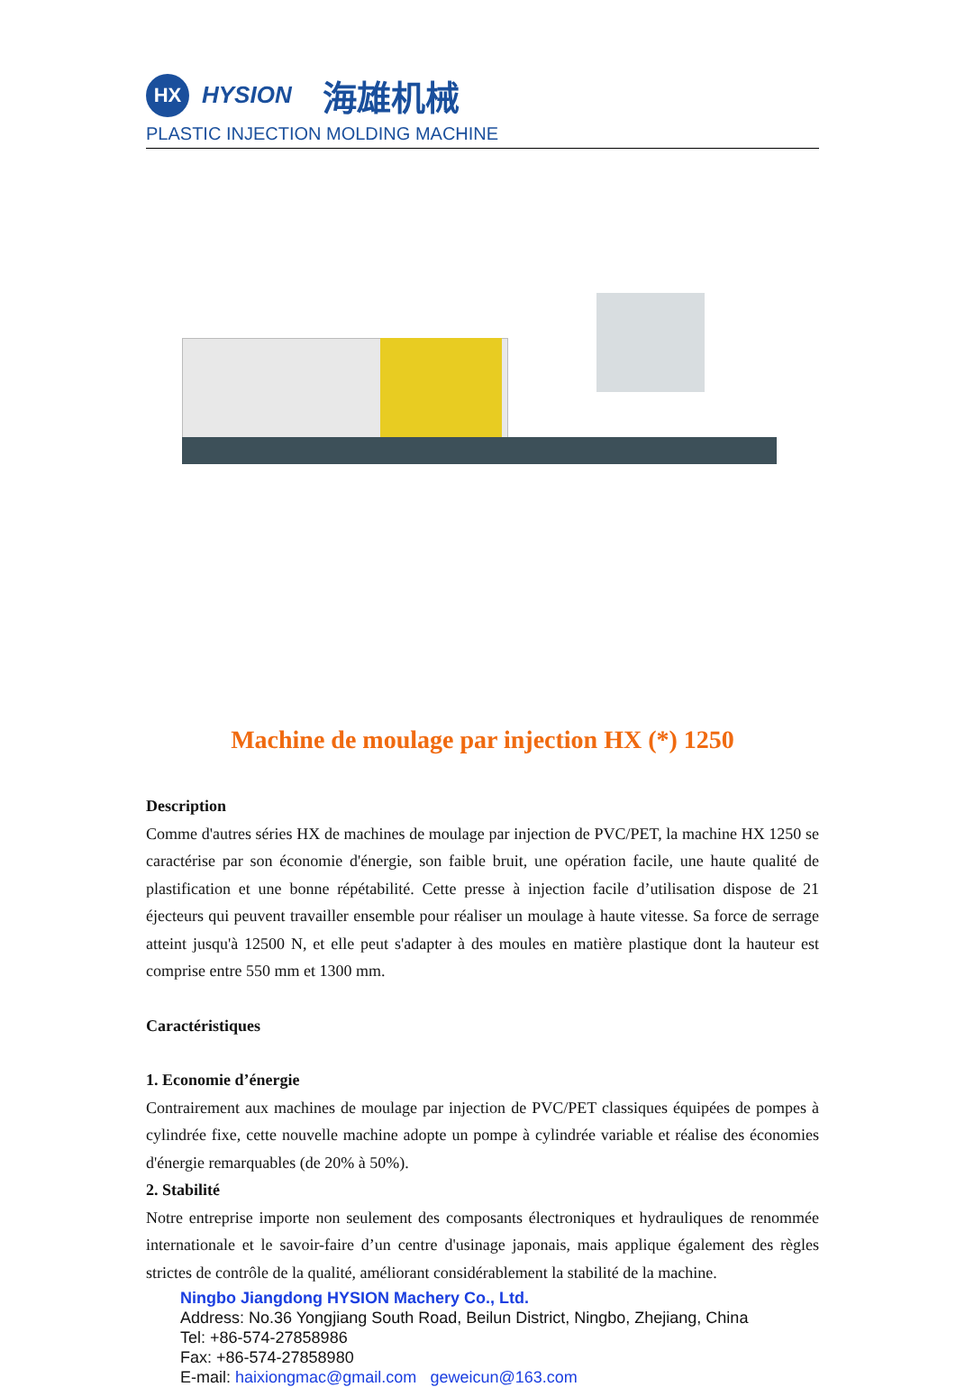HX
HYSION 海雄机械
PLASTIC INJECTION MOLDING MACHINE
Machine de moulage par injection HX (*) 1250
Description
Comme d'autres séries HX de machines de moulage par injection de PVC/PET, la machine HX 1250 se caractérise par son économie d'énergie, son faible bruit, une opération facile, une haute qualité de plastification et une bonne répétabilité. Cette presse à injection facile d’utilisation dispose de 21 éjecteurs qui peuvent travailler ensemble pour réaliser un moulage à haute vitesse. Sa force de serrage atteint jusqu'à 12500 N, et elle peut s'adapter à des moules en matière plastique dont la hauteur est comprise entre 550 mm et 1300 mm.
Caractéristiques
1. Economie d’énergie
Contrairement aux machines de moulage par injection de PVC/PET classiques équipées de pompes à cylindrée fixe, cette nouvelle machine adopte un pompe à cylindrée variable et réalise des économies d'énergie remarquables (de 20% à 50%).
2. Stabilité
Notre entreprise importe non seulement des composants électroniques et hydrauliques de renommée internationale et le savoir-faire d’un centre d'usinage japonais, mais applique également des règles strictes de contrôle de la qualité, améliorant considérablement la stabilité de la machine.
Ningbo Jiangdong HYSION Machery Co., Ltd.
Address: No.36 Yongjiang South Road, Beilun District, Ningbo, Zhejiang, China
Tel: +86-574-27858986
Fax: +86-574-27858980
E-mail: haixiongmac@gmail.com geweicun@163.com